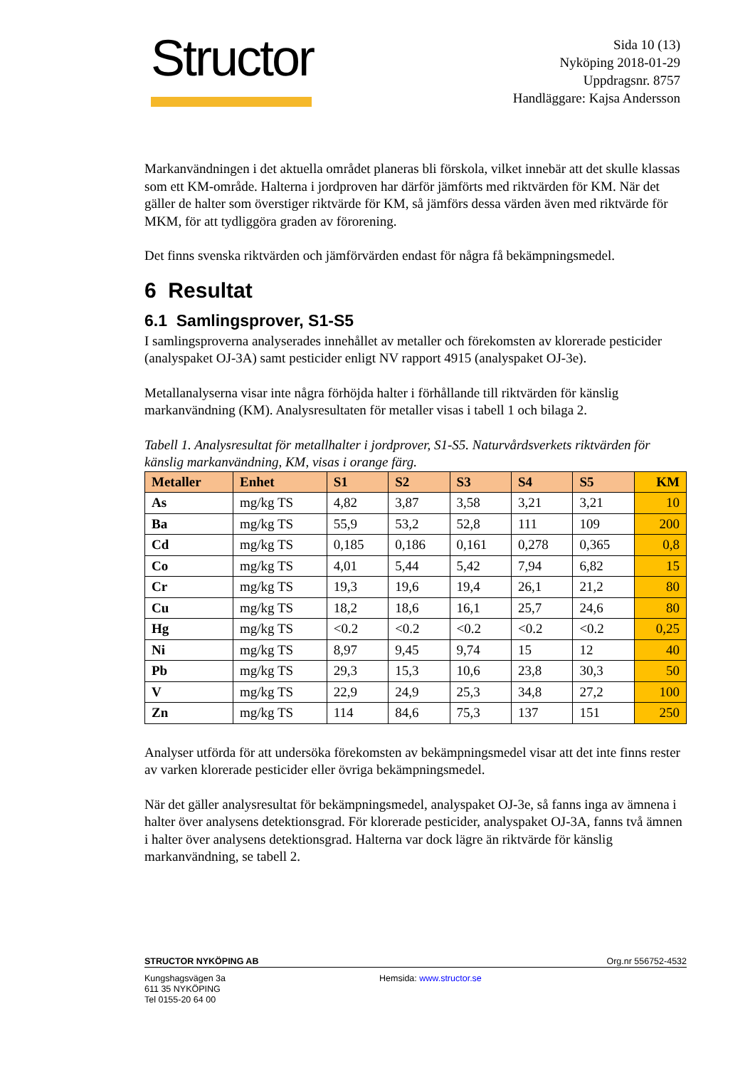Structor
Sida 10 (13)
Nyköping 2018-01-29
Uppdragsnr. 8757
Handläggare: Kajsa Andersson
Markanvändningen i det aktuella området planeras bli förskola, vilket innebär att det skulle klassas som ett KM-område. Halterna i jordproven har därför jämförts med riktvärden för KM. När det gäller de halter som överstiger riktvärde för KM, så jämförs dessa värden även med riktvärde för MKM, för att tydliggöra graden av förorening.
Det finns svenska riktvärden och jämförvärden endast för några få bekämpningsmedel.
6 Resultat
6.1 Samlingsprover, S1-S5
I samlingsproverna analyserades innehållet av metaller och förekomsten av klorerade pesticider (analyspaket OJ-3A) samt pesticider enligt NV rapport 4915 (analyspaket OJ-3e).
Metallanalyserna visar inte några förhöjda halter i förhållande till riktvärden för känslig markanvändning (KM). Analysresultaten för metaller visas i tabell 1 och bilaga 2.
Tabell 1. Analysresultat för metallhalter i jordprover, S1-S5. Naturvårdsverkets riktvärden för känslig markanvändning, KM, visas i orange färg.
| Metaller | Enhet | S1 | S2 | S3 | S4 | S5 | KM |
| --- | --- | --- | --- | --- | --- | --- | --- |
| As | mg/kg TS | 4,82 | 3,87 | 3,58 | 3,21 | 3,21 | 10 |
| Ba | mg/kg TS | 55,9 | 53,2 | 52,8 | 111 | 109 | 200 |
| Cd | mg/kg TS | 0,185 | 0,186 | 0,161 | 0,278 | 0,365 | 0,8 |
| Co | mg/kg TS | 4,01 | 5,44 | 5,42 | 7,94 | 6,82 | 15 |
| Cr | mg/kg TS | 19,3 | 19,6 | 19,4 | 26,1 | 21,2 | 80 |
| Cu | mg/kg TS | 18,2 | 18,6 | 16,1 | 25,7 | 24,6 | 80 |
| Hg | mg/kg TS | <0.2 | <0.2 | <0.2 | <0.2 | <0.2 | 0,25 |
| Ni | mg/kg TS | 8,97 | 9,45 | 9,74 | 15 | 12 | 40 |
| Pb | mg/kg TS | 29,3 | 15,3 | 10,6 | 23,8 | 30,3 | 50 |
| V | mg/kg TS | 22,9 | 24,9 | 25,3 | 34,8 | 27,2 | 100 |
| Zn | mg/kg TS | 114 | 84,6 | 75,3 | 137 | 151 | 250 |
Analyser utförda för att undersöka förekomsten av bekämpningsmedel visar att det inte finns rester av varken klorerade pesticider eller övriga bekämpningsmedel.
När det gäller analysresultat för bekämpningsmedel, analyspaket OJ-3e, så fanns inga av ämnena i halter över analysens detektionsgrad. För klorerade pesticider, analyspaket OJ-3A, fanns två ämnen i halter över analysens detektionsgrad. Halterna var dock lägre än riktvärde för känslig markanvändning, se tabell 2.
STRUCTOR NYKÖPING AB Org.nr 556752-4532
Kungshagsvägen 3a
611 35 NYKÖPING
Tel 0155-20 64 00
Hemsida: www.structor.se